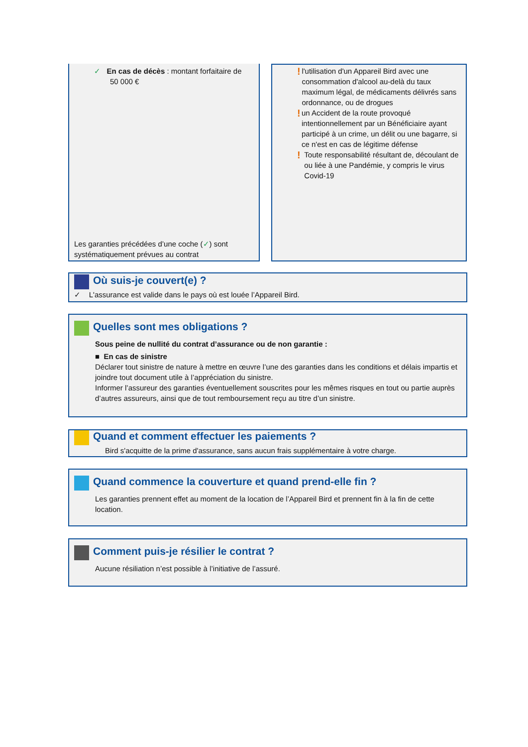✓ En cas de décès : montant forfaitaire de
50 000 €
Les garanties précédées d’une coche (✓) sont
systématiquement prévues au contrat
!
l'utilisation d'un Appareil Bird avec une consommation d'alcool au-delà du taux maximum légal, de médicaments délivrés sans ordonnance, ou de drogues
!
un Accident de la route provoqué intentionnellement par un Bénéficiaire ayant participé à un crime, un délit ou une bagarre, si ce n'est en cas de légitime défense
!
Toute responsabilité résultant de, découlant de ou liée à une Pandémie, y compris le virus Covid-19
Où suis-je couvert(e) ?
✓ L'assurance est valide dans le pays où est louée l’Appareil Bird.
Quelles sont mes obligations ?
Sous peine de nullité du contrat d’assurance ou de non garantie :
■ En cas de sinistre
Déclarer tout sinistre de nature à mettre en œuvre l’une des garanties dans les conditions et délais impartis et joindre tout document utile à l’appréciation du sinistre.
Informer l’assureur des garanties éventuellement souscrites pour les mêmes risques en tout ou partie auprès d’autres assureurs, ainsi que de tout remboursement reçu au titre d’un sinistre.
Quand et comment effectuer les paiements ?
Bird s'acquitte de la prime d'assurance, sans aucun frais supplémentaire à votre charge.
Quand commence la couverture et quand prend-elle fin ?
Les garanties prennent effet au moment de la location de l’Appareil Bird et prennent fin à la fin de cette location.
Comment puis-je résilier le contrat ?
Aucune résiliation n’est possible à l’initiative de l’assuré.